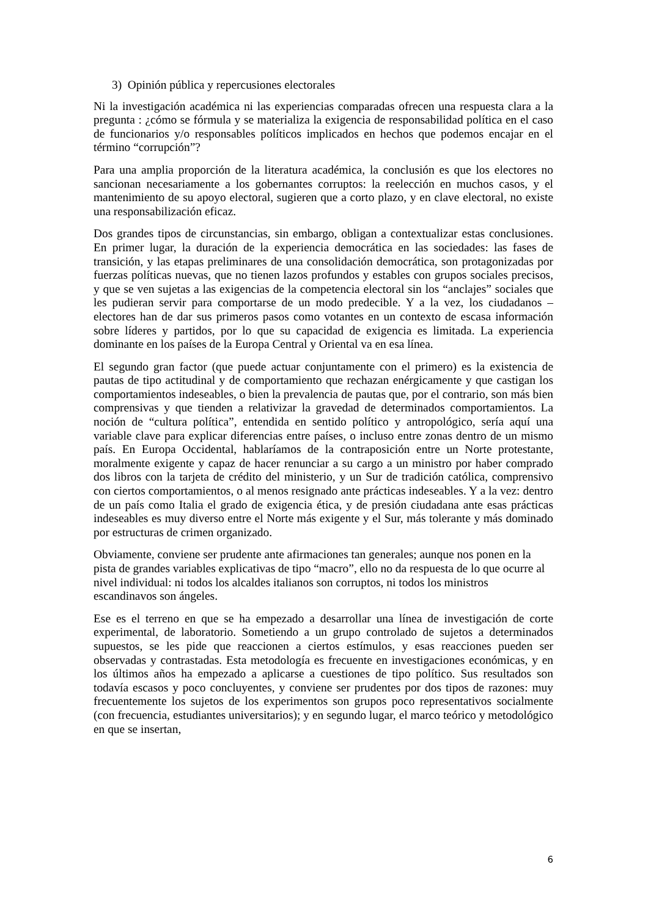3) Opinión pública y repercusiones electorales
Ni la investigación académica ni las experiencias comparadas ofrecen una respuesta clara a la pregunta : ¿cómo se fórmula y se materializa la exigencia de responsabilidad política en el caso de funcionarios y/o responsables políticos implicados en hechos que podemos encajar en el término “corrupción”?
Para una amplia proporción de la literatura académica, la conclusión es que los electores no sancionan necesariamente a los gobernantes corruptos: la reelección en muchos casos, y el mantenimiento de su apoyo electoral, sugieren que a corto plazo, y en clave electoral, no existe una responsabilización eficaz.
Dos grandes tipos de circunstancias, sin embargo, obligan a contextualizar estas conclusiones. En primer lugar, la duración de la experiencia democrática en las sociedades: las fases de transición, y las etapas preliminares de una consolidación democrática, son protagonizadas por fuerzas políticas nuevas, que no tienen lazos profundos y estables con grupos sociales precisos, y que se ven sujetas a las exigencias de la competencia electoral sin los “anclajes” sociales que les pudieran servir para comportarse de un modo predecible. Y a la vez, los ciudadanos – electores han de dar sus primeros pasos como votantes en un contexto de escasa información sobre líderes y partidos, por lo que su capacidad de exigencia es limitada. La experiencia dominante en los países de la Europa Central y Oriental va en esa línea.
El segundo gran factor (que puede actuar conjuntamente con el primero) es la existencia de pautas de tipo actitudinal y de comportamiento que rechazan enérgicamente y que castigan los comportamientos indeseables, o bien la prevalencia de pautas que, por el contrario, son más bien comprensivas y que tienden a relativizar la gravedad de determinados comportamientos. La noción de “cultura política”, entendida en sentido político y antropológico, sería aquí una variable clave para explicar diferencias entre países, o incluso entre zonas dentro de un mismo país. En Europa Occidental, hablaríamos de la contraposición entre un Norte protestante, moralmente exigente y capaz de hacer renunciar a su cargo a un ministro por haber comprado dos libros con la tarjeta de crédito del ministerio, y un Sur de tradición católica, comprensivo con ciertos comportamientos, o al menos resignado ante prácticas indeseables. Y a la vez: dentro de un país como Italia el grado de exigencia ética, y de presión ciudadana ante esas prácticas indeseables es muy diverso entre el Norte más exigente y el Sur, más tolerante y más dominado por estructuras de crimen organizado.
Obviamente, conviene ser prudente ante afirmaciones tan generales; aunque nos ponen en la pista de grandes variables explicativas de tipo “macro”, ello no da respuesta de lo que ocurre al nivel individual: ni todos los alcaldes italianos son corruptos, ni todos los ministros escandinavos son ángeles.
Ese es el terreno en que se ha empezado a desarrollar una línea de investigación de corte experimental, de laboratorio. Sometiendo a un grupo controlado de sujetos a determinados supuestos, se les pide que reaccionen a ciertos estímulos, y esas reacciones pueden ser observadas y contrastadas. Esta metodología es frecuente en investigaciones económicas, y en los últimos años ha empezado a aplicarse a cuestiones de tipo político. Sus resultados son todavía escasos y poco concluyentes, y conviene ser prudentes por dos tipos de razones: muy frecuentemente los sujetos de los experimentos son grupos poco representativos socialmente (con frecuencia, estudiantes universitarios); y en segundo lugar, el marco teórico y metodológico en que se insertan,
6